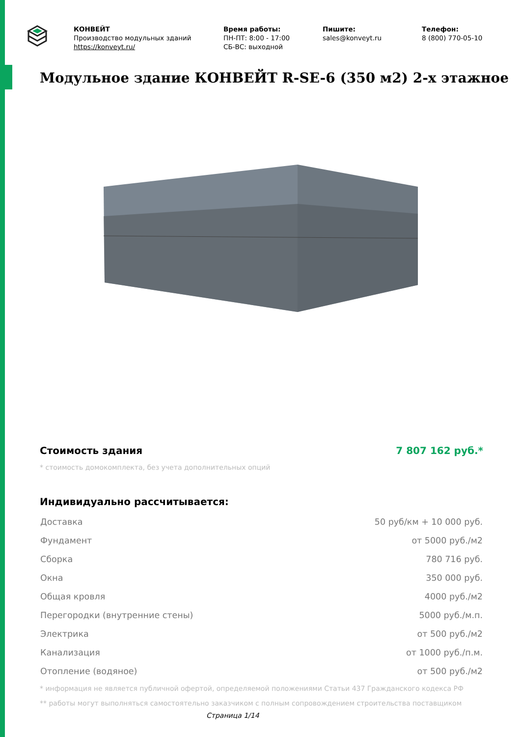КОНВЕЙТ
Производство модульных зданий
https://konveyt.ru/
Время работы:
ПН-ПТ: 8:00 - 17:00
СБ-ВС: выходной
Пишите:
sales@konveyt.ru
Телефон:
8 (800) 770-05-10
Модульное здание КОНВЕЙТ R-SE-6 (350 м2) 2-х этажное
Стоимость здания 7 807 162 руб.*
* стоимость домокомплекта, без учета дополнительных опций
Индивидуально рассчитывается:
| Доставка | 50 руб/км + 10 000 руб. |
| Фундамент | от 5000 руб./м2 |
| Сборка | 780 716 руб. |
| Окна | 350 000 руб. |
| Общая кровля | 4000 руб./м2 |
| Перегородки (внутренние стены) | 5000 руб./м.п. |
| Электрика | от 500 руб./м2 |
| Канализация | от 1000 руб./п.м. |
| Отопление (водяное) | от 500 руб./м2 |
* информация не является публичной офертой, определяемой положениями Статьи 437 Гражданского кодекса РФ
** работы могут выполняться самостоятельно заказчиком с полным сопровождением строительства поставщиком
Страница 1/14